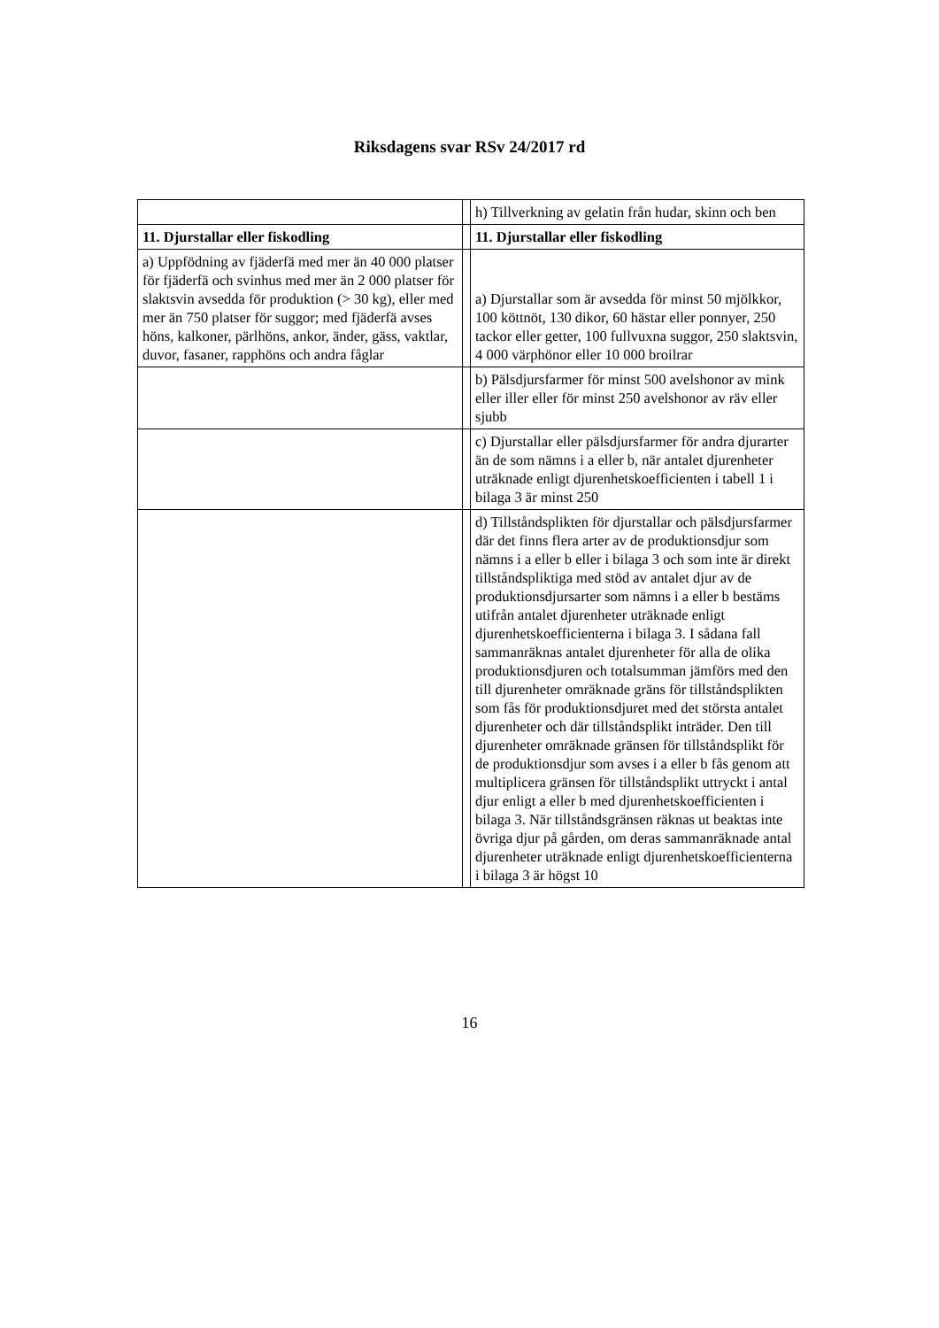Riksdagens svar RSv 24/2017 rd
| | | h) Tillverkning av gelatin från hudar, skinn och ben |
| 11. Djurstallar eller fiskodling | | 11. Djurstallar eller fiskodling |
| a) Uppfödning av fjäderfä med mer än 40 000 platser för fjäderfä och svinhus med mer än 2 000 platser för slaktsvin avsedda för produktion (> 30 kg), eller med mer än 750 platser för suggor; med fjäderfä avses höns, kalkoner, pärlhöns, ankor, änder, gäss, vaktlar, duvor, fasaner, rapphöns och andra fåglar | | a) Djurstallar som är avsedda för minst 50 mjölkkor, 100 köttnöt, 130 dikor, 60 hästar eller ponnyer, 250 tackor eller getter, 100 fullvuxna suggor, 250 slaktsvin, 4 000 värphönor eller 10 000 broilrar |
| | | b) Pälsdjursfarmer för minst 500 avelshonor av mink eller iller eller för minst 250 avelshonor av räv eller sjubb |
| | | c) Djurstallar eller pälsdjursfarmer för andra djurarter än de som nämns i a eller b, när antalet djurenheter uträknade enligt djurenhetskoefficienten i tabell 1 i bilaga 3 är minst 250 |
| | | d) Tillståndsplikten för djurstallar och pälsdjursfarmer där det finns flera arter av de produktionsdjur som nämns i a eller b eller i bilaga 3 och som inte är direkt tillståndspliktiga med stöd av antalet djur av de produktionsdjursarter som nämns i a eller b bestäms utifrån antalet djurenheter uträknade enligt djurenhetskoefficienterna i bilaga 3. I sådana fall sammanräknas antalet djurenheter för alla de olika produktionsdjuren och totalsumman jämförs med den till djurenheter omräknade gräns för tillståndsplikten som fås för produktionsdjuret med det största antalet djurenheter och där tillståndsplikt inträder. Den till djurenheter omräknade gränsen för tillståndsplikt för de produktionsdjur som avses i a eller b fås genom att multiplicera gränsen för tillståndsplikt uttryckt i antal djur enligt a eller b med djurenhetskoefficienten i bilaga 3. När tillståndsgränsen räknas ut beaktas inte övriga djur på gården, om deras sammanräknade antal djurenheter uträknade enligt djurenhetskoefficienterna i bilaga 3 är högst 10 |
16